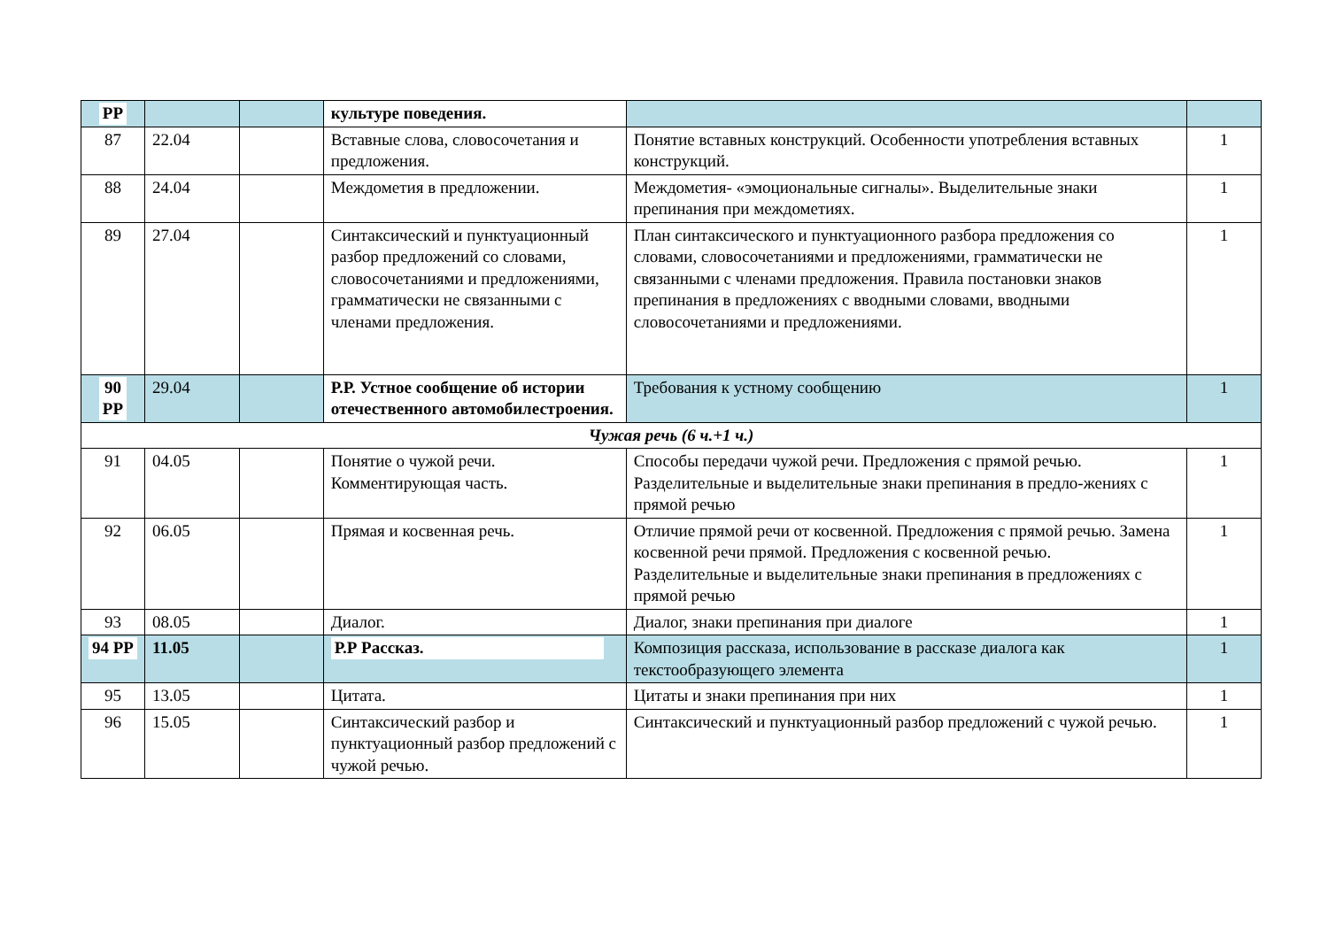| РР | | | культуре поведения. | | |
| 87 | 22.04 | | Вставные слова, словосочетания и предложения. | Понятие вставных конструкций. Особенности употребления вставных конструкций. | 1 |
| 88 | 24.04 | | Междометия в предложении. | Междометия- «эмоциональные сигналы». Выделительные знаки препинания при междометиях. | 1 |
| 89 | 27.04 | | Синтаксический и пунктуационный разбор предложений со словами, словосочетаниями и предложениями, грамматически не связанными с членами предложения. | План синтаксического и пунктуационного разбора предложения со словами, словосочетаниями и предложениями, грамматически не связанными с членами предложения. Правила постановки знаков препинания в предложениях с вводными словами, вводными словосочетаниями и предложениями. | 1 |
| 90 РР | 29.04 | | Р.Р. Устное сообщение об истории отечественного автомобилестроения. | Требования к устному сообщению | 1 |
| Чужая речь (6 ч.+1 ч.) | | | | | |
| 91 | 04.05 | | Понятие о чужой речи. Комментирующая часть. | Способы передачи чужой речи. Предложения с прямой речью. Разделительные и выделительные знаки препинания в предло-жениях с прямой речью | 1 |
| 92 | 06.05 | | Прямая и косвенная речь. | Отличие прямой речи от косвенной. Предложения с прямой речью. Замена косвенной речи прямой. Предложения с косвенной речью. Разделительные и выделительные знаки препинания в предложениях с прямой речью | 1 |
| 93 | 08.05 | | Диалог. | Диалог, знаки препинания при диалоге | 1 |
| 94 РР | 11.05 | | Р.Р Рассказ. | Композиция рассказа, использование в рассказе диалога как текстообразующего элемента | 1 |
| 95 | 13.05 | | Цитата. | Цитаты и знаки препинания при них | 1 |
| 96 | 15.05 | | Синтаксический разбор и пунктуационный разбор предложений с чужой речью. | Синтаксический и пунктуационный разбор предложений с чужой речью. | 1 |